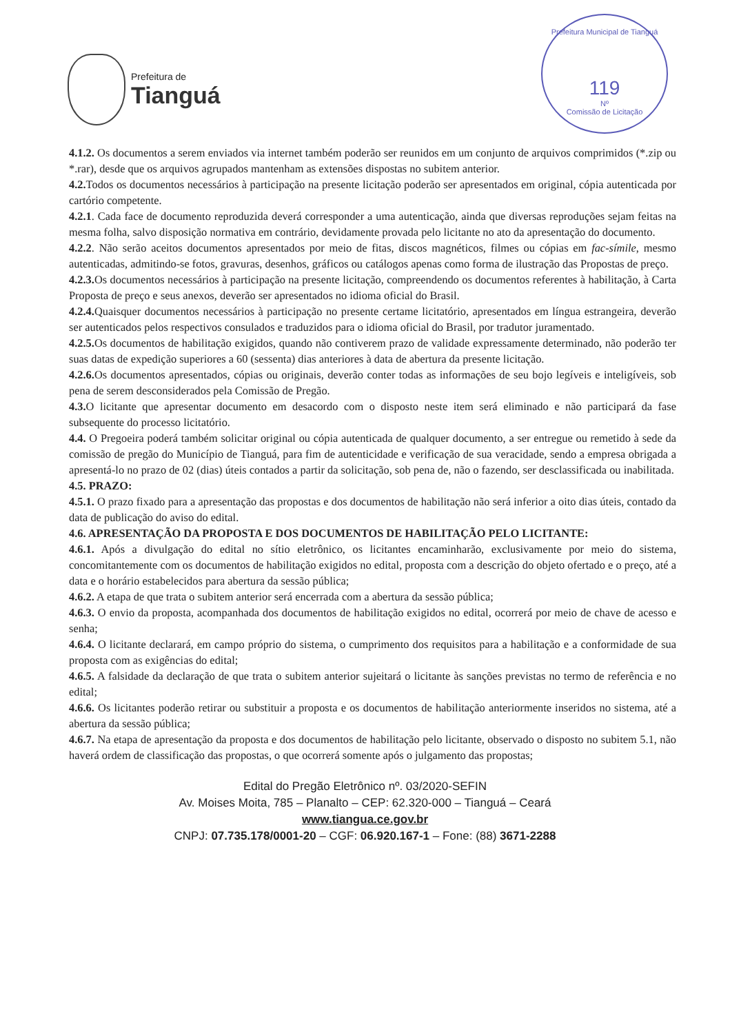Prefeitura de
Tianguá
Prefeitura Municipal de Tianguá
119
Nº
Comissão de Licitação
4.1.2. Os documentos a serem enviados via internet também poderão ser reunidos em um conjunto de arquivos comprimidos (*.zip ou *.rar), desde que os arquivos agrupados mantenham as extensões dispostas no subitem anterior.
4.2. Todos os documentos necessários à participação na presente licitação poderão ser apresentados em original, cópia autenticada por cartório competente.
4.2.1. Cada face de documento reproduzida deverá corresponder a uma autenticação, ainda que diversas reproduções sejam feitas na mesma folha, salvo disposição normativa em contrário, devidamente provada pelo licitante no ato da apresentação do documento.
4.2.2. Não serão aceitos documentos apresentados por meio de fitas, discos magnéticos, filmes ou cópias em fac-símile, mesmo autenticadas, admitindo-se fotos, gravuras, desenhos, gráficos ou catálogos apenas como forma de ilustração das Propostas de preço.
4.2.3. Os documentos necessários à participação na presente licitação, compreendendo os documentos referentes à habilitação, à Carta Proposta de preço e seus anexos, deverão ser apresentados no idioma oficial do Brasil.
4.2.4. Quaisquer documentos necessários à participação no presente certame licitatório, apresentados em língua estrangeira, deverão ser autenticados pelos respectivos consulados e traduzidos para o idioma oficial do Brasil, por tradutor juramentado.
4.2.5. Os documentos de habilitação exigidos, quando não contiverem prazo de validade expressamente determinado, não poderão ter suas datas de expedição superiores a 60 (sessenta) dias anteriores à data de abertura da presente licitação.
4.2.6. Os documentos apresentados, cópias ou originais, deverão conter todas as informações de seu bojo legíveis e inteligíveis, sob pena de serem desconsiderados pela Comissão de Pregão.
4.3. O licitante que apresentar documento em desacordo com o disposto neste item será eliminado e não participará da fase subsequente do processo licitatório.
4.4. O Pregoeira poderá também solicitar original ou cópia autenticada de qualquer documento, a ser entregue ou remetido à sede da comissão de pregão do Município de Tianguá, para fim de autenticidade e verificação de sua veracidade, sendo a empresa obrigada a apresentá-lo no prazo de 02 (dias) úteis contados a partir da solicitação, sob pena de, não o fazendo, ser desclassificada ou inabilitada.
4.5. PRAZO:
4.5.1. O prazo fixado para a apresentação das propostas e dos documentos de habilitação não será inferior a oito dias úteis, contado da data de publicação do aviso do edital.
4.6. APRESENTAÇÃO DA PROPOSTA E DOS DOCUMENTOS DE HABILITAÇÃO PELO LICITANTE:
4.6.1. Após a divulgação do edital no sítio eletrônico, os licitantes encaminharão, exclusivamente por meio do sistema, concomitantemente com os documentos de habilitação exigidos no edital, proposta com a descrição do objeto ofertado e o preço, até a data e o horário estabelecidos para abertura da sessão pública;
4.6.2. A etapa de que trata o subitem anterior será encerrada com a abertura da sessão pública;
4.6.3. O envio da proposta, acompanhada dos documentos de habilitação exigidos no edital, ocorrerá por meio de chave de acesso e senha;
4.6.4. O licitante declarará, em campo próprio do sistema, o cumprimento dos requisitos para a habilitação e a conformidade de sua proposta com as exigências do edital;
4.6.5. A falsidade da declaração de que trata o subitem anterior sujeitará o licitante às sanções previstas no termo de referência e no edital;
4.6.6. Os licitantes poderão retirar ou substituir a proposta e os documentos de habilitação anteriormente inseridos no sistema, até a abertura da sessão pública;
4.6.7. Na etapa de apresentação da proposta e dos documentos de habilitação pelo licitante, observado o disposto no subitem 5.1, não haverá ordem de classificação das propostas, o que ocorrerá somente após o julgamento das propostas;
Edital do Pregão Eletrônico nº. 03/2020-SEFIN
Av. Moises Moita, 785 – Planalto – CEP: 62.320-000 – Tianguá – Ceará
www.tiangua.ce.gov.br
CNPJ: 07.735.178/0001-20 – CGF: 06.920.167-1 – Fone: (88) 3671-2288